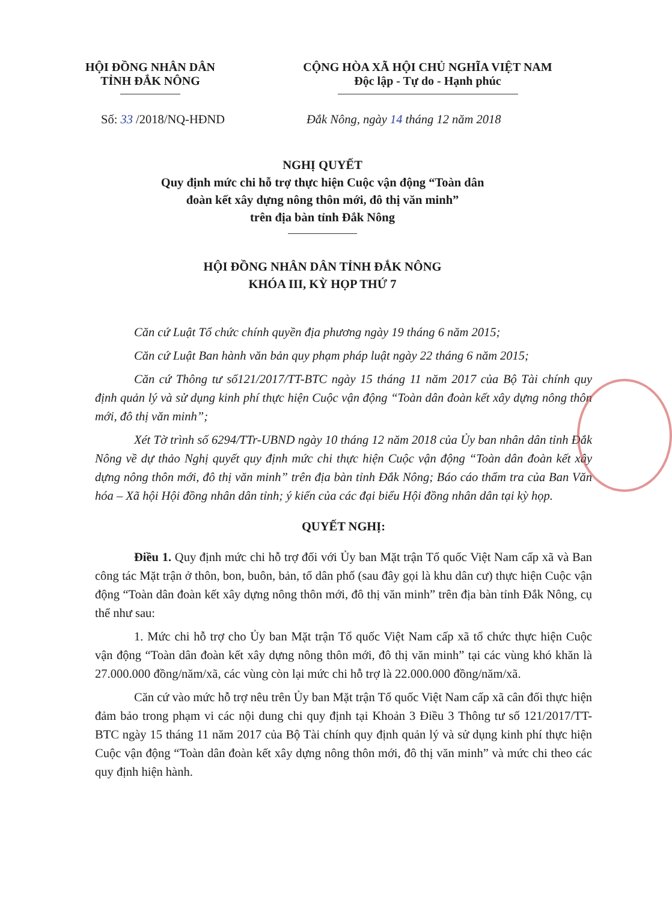HỘI ĐỒNG NHÂN DÂN
TỈNH ĐẮK NÔNG
CỘNG HÒA XÃ HỘI CHỦ NGHĨA VIỆT NAM
Độc lập - Tự do - Hạnh phúc
Số: 33 /2018/NQ-HĐND Đắk Nông, ngày 14 tháng 12 năm 2018
NGHỊ QUYẾT
Quy định mức chi hỗ trợ thực hiện Cuộc vận động “Toàn dân
đoàn kết xây dựng nông thôn mới, đô thị văn minh”
trên địa bàn tỉnh Đắk Nông
HỘI ĐỒNG NHÂN DÂN TỈNH ĐẮK NÔNG
KHÓA III, KỲ HỌP THỨ 7
Căn cứ Luật Tổ chức chính quyền địa phương ngày 19 tháng 6 năm 2015;
Căn cứ Luật Ban hành văn bản quy phạm pháp luật ngày 22 tháng 6 năm 2015;
Căn cứ Thông tư số121/2017/TT-BTC ngày 15 tháng 11 năm 2017 của Bộ Tài chính quy định quản lý và sử dụng kinh phí thực hiện Cuộc vận động “Toàn dân đoàn kết xây dựng nông thôn mới, đô thị văn minh”;
Xét Tờ trình số 6294/TTr-UBND ngày 10 tháng 12 năm 2018 của Ủy ban nhân dân tỉnh Đắk Nông về dự thảo Nghị quyết quy định mức chi thực hiện Cuộc vận động “Toàn dân đoàn kết xây dựng nông thôn mới, đô thị văn minh” trên địa bàn tỉnh Đắk Nông; Báo cáo thẩm tra của Ban Văn hóa – Xã hội Hội đồng nhân dân tỉnh; ý kiến của các đại biểu Hội đồng nhân dân tại kỳ họp.
QUYẾT NGHỊ:
Điều 1. Quy định mức chi hỗ trợ đối với Ủy ban Mặt trận Tổ quốc Việt Nam cấp xã và Ban công tác Mặt trận ở thôn, bon, buôn, bản, tổ dân phố (sau đây gọi là khu dân cư) thực hiện Cuộc vận động “Toàn dân đoàn kết xây dựng nông thôn mới, đô thị văn minh” trên địa bàn tỉnh Đắk Nông, cụ thể như sau:
1. Mức chi hỗ trợ cho Ủy ban Mặt trận Tổ quốc Việt Nam cấp xã tổ chức thực hiện Cuộc vận động “Toàn dân đoàn kết xây dựng nông thôn mới, đô thị văn minh” tại các vùng khó khăn là 27.000.000 đồng/năm/xã, các vùng còn lại mức chi hỗ trợ là 22.000.000 đồng/năm/xã.
Căn cứ vào mức hỗ trợ nêu trên Ủy ban Mặt trận Tổ quốc Việt Nam cấp xã cân đối thực hiện đảm bảo trong phạm vi các nội dung chi quy định tại Khoản 3 Điều 3 Thông tư số 121/2017/TT-BTC ngày 15 tháng 11 năm 2017 của Bộ Tài chính quy định quản lý và sử dụng kinh phí thực hiện Cuộc vận động “Toàn dân đoàn kết xây dựng nông thôn mới, đô thị văn minh” và mức chi theo các quy định hiện hành.